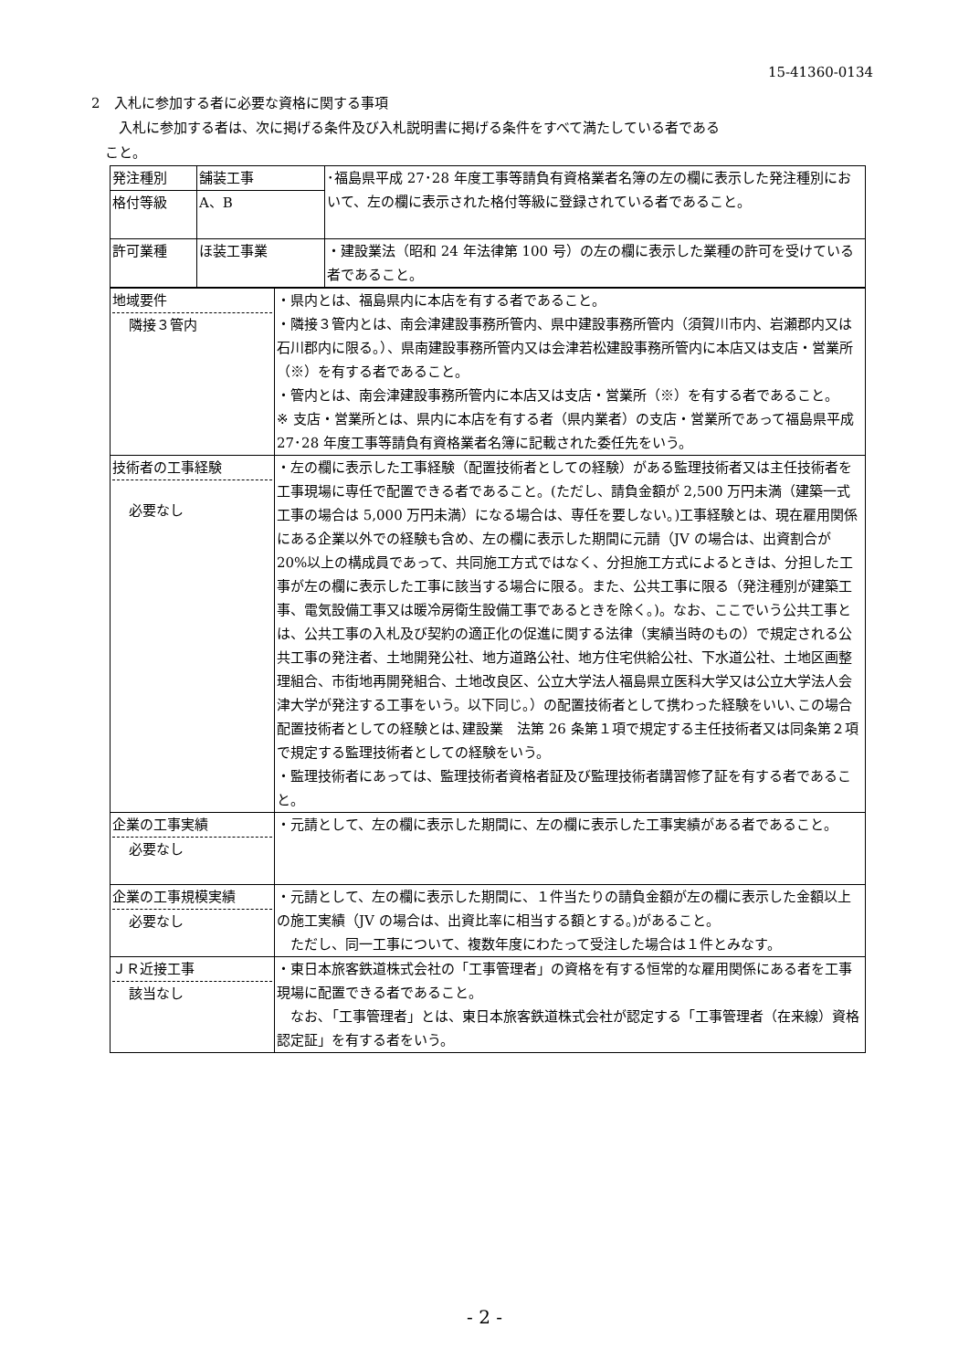15-41360-0134
2　入札に参加する者に必要な資格に関する事項
入札に参加する者は、次に掲げる条件及び入札説明書に掲げる条件をすべて満たしている者である
こと。
| 発注種別 | 舗装工事 | ･福島県平成 27･28 年度工事等請負有資格業者名簿の左の欄に表示した発注種別において、左の欄に表示された格付等級に登録されている者であること。 |
| 格付等級 | A、B | |
| 許可業種 | ほ装工事業 | ・建設業法（昭和 24 年法律第 100 号）の左の欄に表示した業種の許可を受けている者であること。 |
| 地域要件 隣接３管内 | ・県内とは、福島県内に本店を有する者であること。 ・隣接３管内とは、南会津建設事務所管内、県中建設事務所管内（須賀川市内、岩瀬郡内又は石川郡内に限る。）、県南建設事務所管内又は会津若松建設事務所管内に本店又は支店・営業所（※）を有する者であること。 ・管内とは、南会津建設事務所管内に本店又は支店・営業所（※）を有する者であること。 ※ 支店・営業所とは、県内に本店を有する者（県内業者）の支店・営業所であって福島県平成 27･28 年度工事等請負有資格業者名簿に記載された委任先をいう。 |
| 技術者の工事経験 必要なし | ・左の欄に表示した工事経験（配置技術者としての経験）がある監理技術者又は主任技術者を工事現場に専任で配置できる者であること。(ただし、請負金額が 2,500 万円未満（建築一式工事の場合は 5,000 万円未満）になる場合は、専任を要しない。)工事経験とは、現在雇用関係にある企業以外での経験も含め、左の欄に表示した期間に元請（JV の場合は、出資割合が 20%以上の構成員であって、共同施工方式ではなく、分担施工方式によるときは、分担した工事が左の欄に表示した工事に該当する場合に限る。また、公共工事に限る（発注種別が建築工事、電気設備工事又は暖冷房衛生設備工事であるときを除く。)。なお、ここでいう公共工事とは、公共工事の入札及び契約の適正化の促進に関する法律（実績当時のもの）で規定される公共工事の発注者、土地開発公社、地方道路公社、地方住宅供給公社、下水道公社、土地区画整理組合、市街地再開発組合、土地改良区、公立大学法人福島県立医科大学又は公立大学法人会津大学が発注する工事をいう。以下同じ。）の配置技術者として携わった経験をいい､この場合配置技術者としての経験とは､建設業 法第 26 条第１項で規定する主任技術者又は同条第２項で規定する監理技術者としての経験をいう。 ・監理技術者にあっては、監理技術者資格者証及び監理技術者講習修了証を有する者であること。 |
| 企業の工事実績 必要なし | ・元請として、左の欄に表示した期間に、左の欄に表示した工事実績がある者であること。 |
| 企業の工事規模実績 必要なし | ・元請として、左の欄に表示した期間に、１件当たりの請負金額が左の欄に表示した金額以上の施工実績（JV の場合は、出資比率に相当する額とする。)があること。 ただし、同一工事について、複数年度にわたって受注した場合は１件とみなす。 |
| ＪＲ近接工事 該当なし | ・東日本旅客鉄道株式会社の「工事管理者」の資格を有する恒常的な雇用関係にある者を工事現場に配置できる者であること。 なお､「工事管理者」とは、東日本旅客鉄道株式会社が認定する「工事管理者（在来線）資格認定証」を有する者をいう。 |
- 2 -